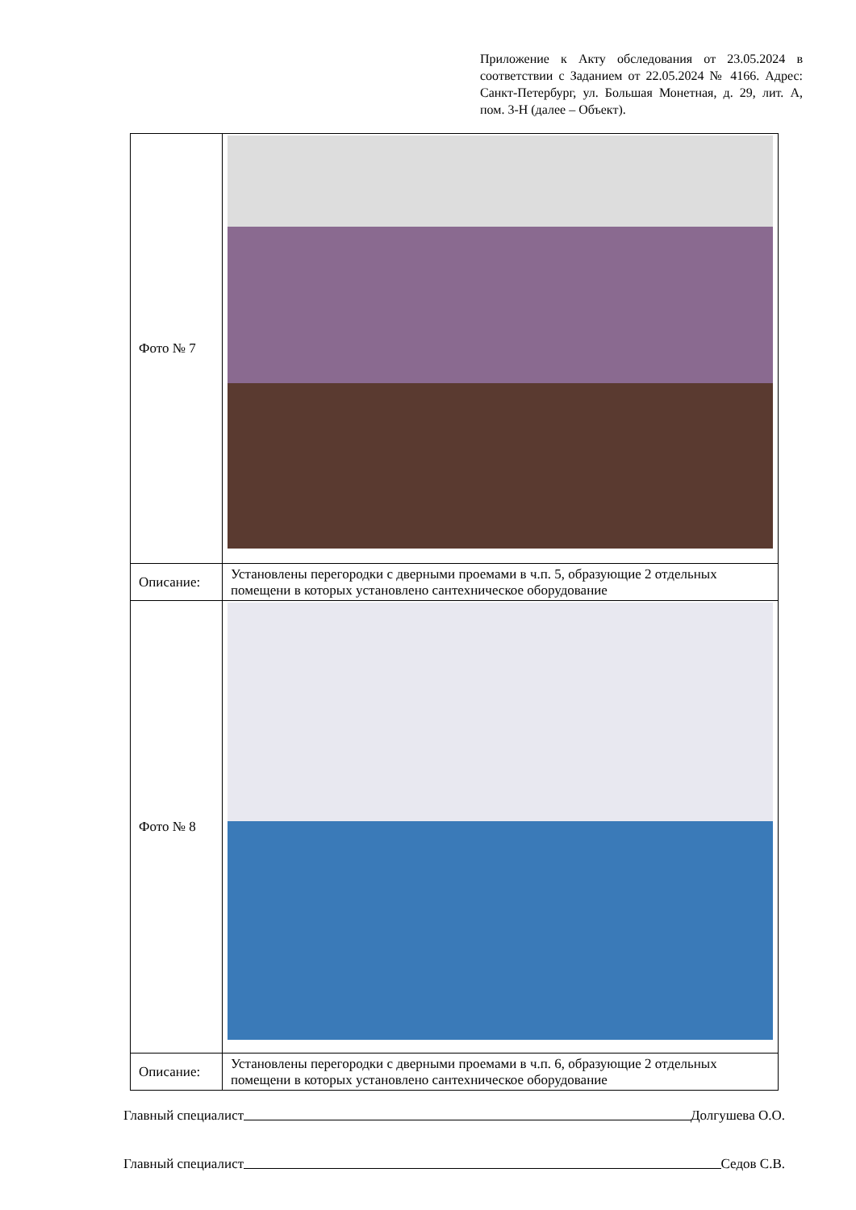Приложение к Акту обследования от 23.05.2024 в соответствии с Заданием от 22.05.2024 № 4166. Адрес: Санкт-Петербург, ул. Большая Монетная, д. 29, лит. А, пом. 3-Н (далее – Объект).
| Фото № 7 | |
| Описание: | Установлены перегородки с дверными проемами в ч.п. 5, образующие 2 отдельных помещени в которых установлено сантехническое оборудование |
| Фото № 8 | |
| Описание: | Установлены перегородки с дверными проемами в ч.п. 6, образующие 2 отдельных помещени в которых установлено сантехническое оборудование |
Главный специалист Долгушева О.О.
Главный специалист Седов С.В.